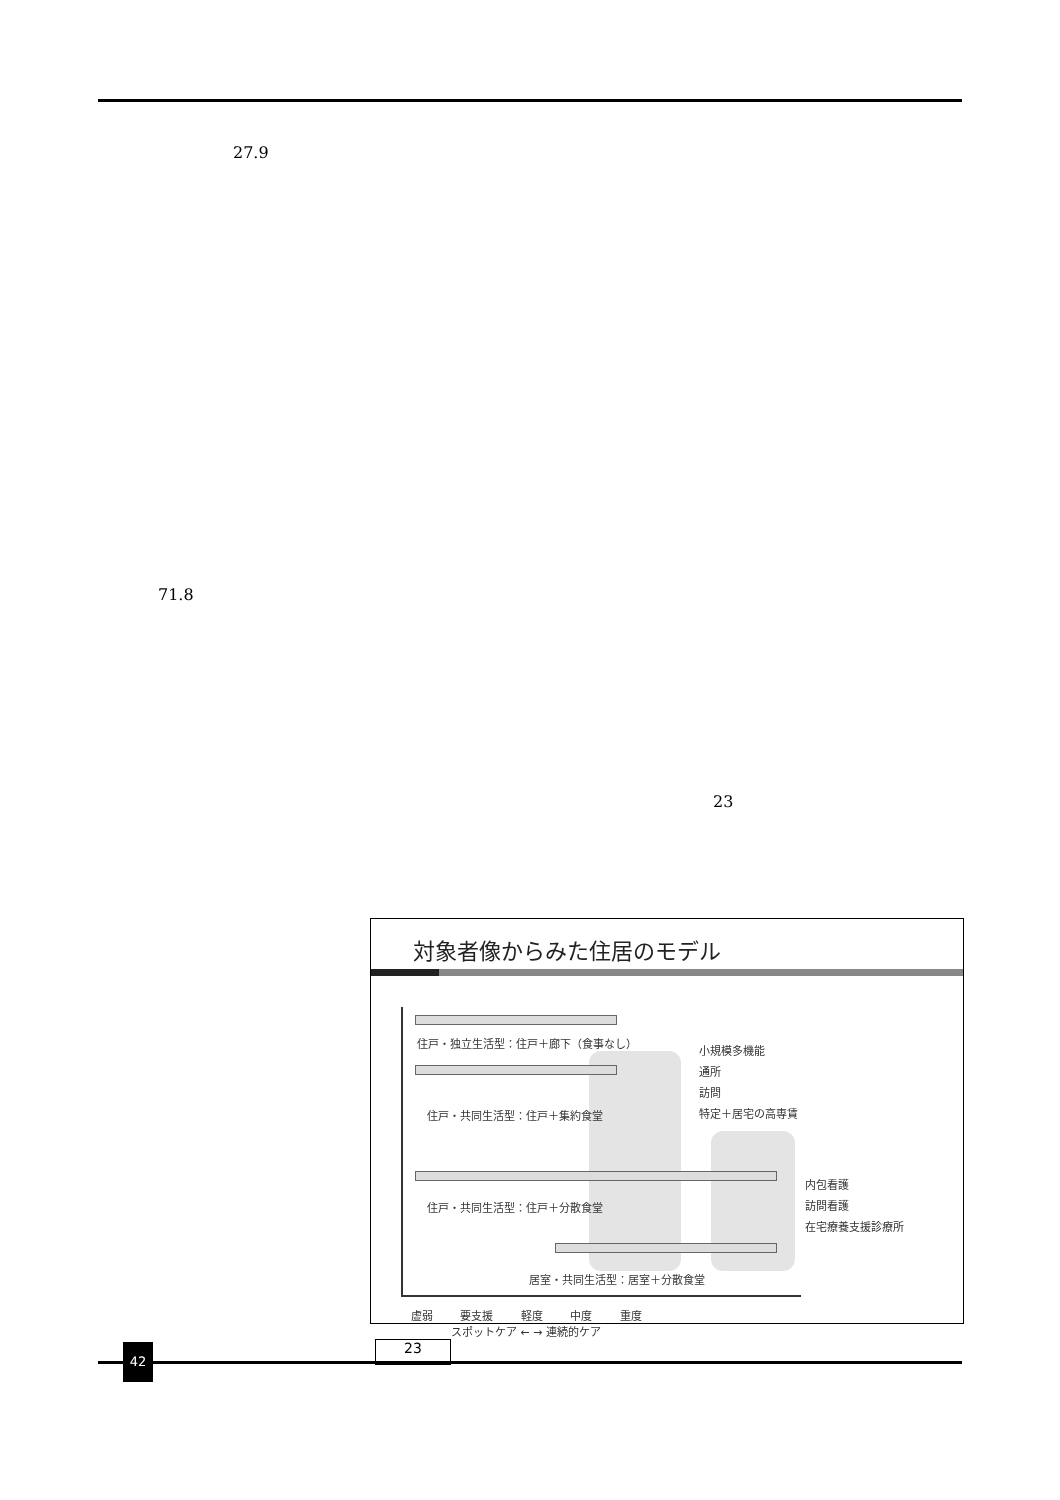27.9
71.8
23
対象者像からみた住居のモデル
住戸・独立生活型：住戸＋廊下（食事なし）
小規模多機能
通所
訪問
特定＋居宅の高専賃
住戸・共同生活型：住戸＋集約食堂
内包看護
訪問看護
在宅療養支援診療所
住戸・共同生活型：住戸＋分散食堂
居室・共同生活型：居室＋分散食堂
虚弱 要支援 軽度 中度 重度
スポットケア ← → 連続的ケア
23
42